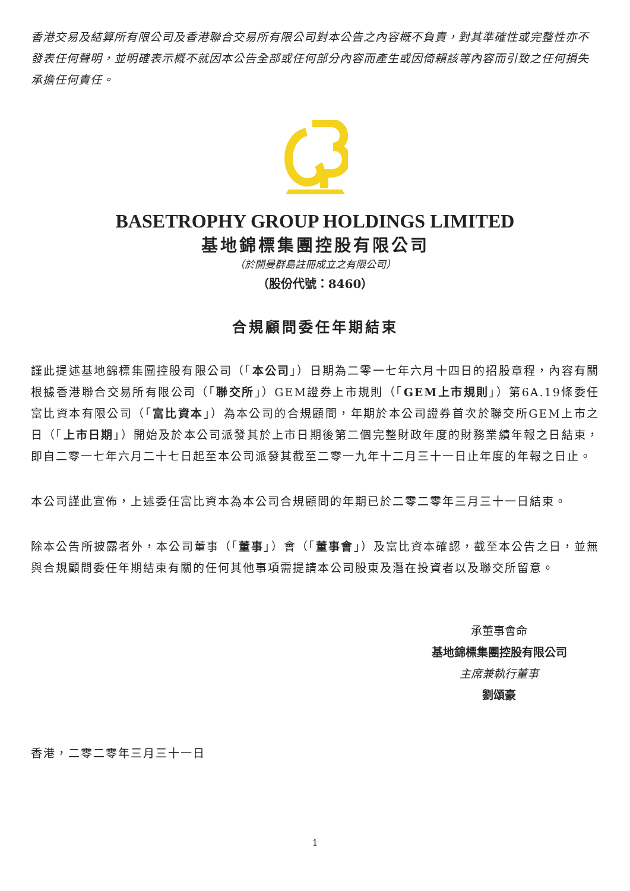香港交易及結算所有限公司及香港聯合交易所有限公司對本公告之內容概不負責，對其準確性或完整性亦不發表任何聲明，並明確表示概不就因本公告全部或任何部分內容而產生或因倚賴該等內容而引致之任何損失承擔任何責任。
BASETROPHY GROUP HOLDINGS LIMITED
基地錦標集團控股有限公司
（於開曼群島註冊成立之有限公司）
（股份代號：8460）
合規顧問委任年期結束
謹此提述基地錦標集團控股有限公司（「本公司」）日期為二零一七年六月十四日的招股章程，內容有關根據香港聯合交易所有限公司（「聯交所」）GEM證券上市規則（「GEM上市規則」）第6A.19條委任富比資本有限公司（「富比資本」）為本公司的合規顧問，年期於本公司證券首次於聯交所GEM上市之日（「上市日期」）開始及於本公司派發其於上市日期後第二個完整財政年度的財務業績年報之日結束，即自二零一七年六月二十七日起至本公司派發其截至二零一九年十二月三十一日止年度的年報之日止。
本公司謹此宣佈，上述委任富比資本為本公司合規顧問的年期已於二零二零年三月三十一日結束。
除本公告所披露者外，本公司董事（「董事」）會（「董事會」）及富比資本確認，截至本公告之日，並無與合規顧問委任年期結束有關的任何其他事項需提請本公司股東及潛在投資者以及聯交所留意。
承董事會命
基地錦標集團控股有限公司
主席兼執行董事
劉頌豪
香港，二零二零年三月三十一日
1